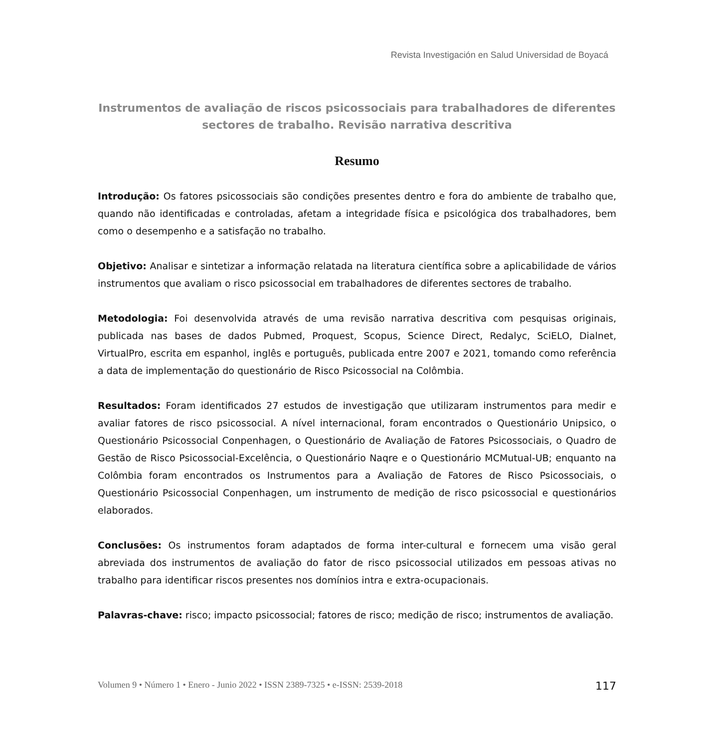Revista Investigación en Salud Universidad de Boyacá
Instrumentos de avaliação de riscos psicossociais para trabalhadores de diferentes sectores de trabalho. Revisão narrativa descritiva
Resumo
Introdução: Os fatores psicossociais são condições presentes dentro e fora do ambiente de trabalho que, quando não identificadas e controladas, afetam a integridade física e psicológica dos trabalhadores, bem como o desempenho e a satisfação no trabalho.
Objetivo: Analisar e sintetizar a informação relatada na literatura científica sobre a aplicabilidade de vários instrumentos que avaliam o risco psicossocial em trabalhadores de diferentes sectores de trabalho.
Metodologia: Foi desenvolvida através de uma revisão narrativa descritiva com pesquisas originais, publicada nas bases de dados Pubmed, Proquest, Scopus, Science Direct, Redalyc, SciELO, Dialnet, VirtualPro, escrita em espanhol, inglês e português, publicada entre 2007 e 2021, tomando como referência a data de implementação do questionário de Risco Psicossocial na Colômbia.
Resultados: Foram identificados 27 estudos de investigação que utilizaram instrumentos para medir e avaliar fatores de risco psicossocial. A nível internacional, foram encontrados o Questionário Unipsico, o Questionário Psicossocial Conpenhagen, o Questionário de Avaliação de Fatores Psicossociais, o Quadro de Gestão de Risco Psicossocial-Excelência, o Questionário Naqre e o Questionário MCMutual-UB; enquanto na Colômbia foram encontrados os Instrumentos para a Avaliação de Fatores de Risco Psicossociais, o Questionário Psicossocial Conpenhagen, um instrumento de medição de risco psicossocial e questionários elaborados.
Conclusões: Os instrumentos foram adaptados de forma inter-cultural e fornecem uma visão geral abreviada dos instrumentos de avaliação do fator de risco psicossocial utilizados em pessoas ativas no trabalho para identificar riscos presentes nos domínios intra e extra-ocupacionais.
Palavras-chave: risco; impacto psicossocial; fatores de risco; medição de risco; instrumentos de avaliação.
Volumen 9 • Número 1 • Enero - Junio 2022 • ISSN 2389-7325 • e-ISSN: 2539-2018 117